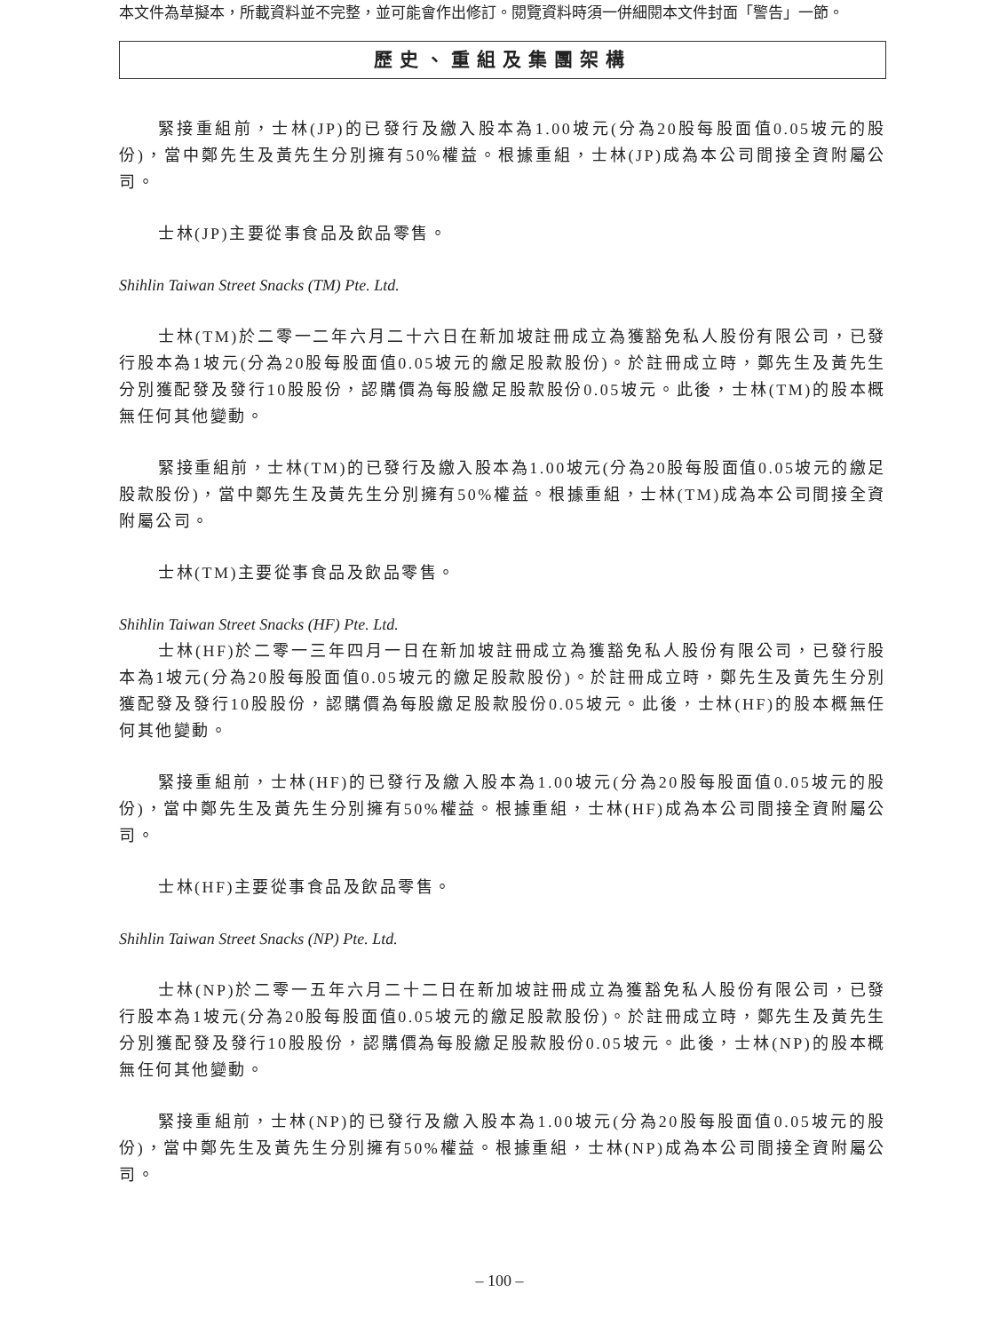本文件為草擬本，所載資料並不完整，並可能會作出修訂。閱覽資料時須一併細閱本文件封面「警告」一節。
歷史、重組及集團架構
緊接重組前，士林(JP)的已發行及繳入股本為1.00坡元(分為20股每股面值0.05坡元的股份)，當中鄭先生及黃先生分別擁有50%權益。根據重組，士林(JP)成為本公司間接全資附屬公司。
士林(JP)主要從事食品及飲品零售。
Shihlin Taiwan Street Snacks (TM) Pte. Ltd.
士林(TM)於二零一二年六月二十六日在新加坡註冊成立為獲豁免私人股份有限公司，已發行股本為1坡元(分為20股每股面值0.05坡元的繳足股款股份)。於註冊成立時，鄭先生及黃先生分別獲配發及發行10股股份，認購價為每股繳足股款股份0.05坡元。此後，士林(TM)的股本概無任何其他變動。
緊接重組前，士林(TM)的已發行及繳入股本為1.00坡元(分為20股每股面值0.05坡元的繳足股款股份)，當中鄭先生及黃先生分別擁有50%權益。根據重組，士林(TM)成為本公司間接全資附屬公司。
士林(TM)主要從事食品及飲品零售。
Shihlin Taiwan Street Snacks (HF) Pte. Ltd.
士林(HF)於二零一三年四月一日在新加坡註冊成立為獲豁免私人股份有限公司，已發行股本為1坡元(分為20股每股面值0.05坡元的繳足股款股份)。於註冊成立時，鄭先生及黃先生分別獲配發及發行10股股份，認購價為每股繳足股款股份0.05坡元。此後，士林(HF)的股本概無任何其他變動。
緊接重組前，士林(HF)的已發行及繳入股本為1.00坡元(分為20股每股面值0.05坡元的股份)，當中鄭先生及黃先生分別擁有50%權益。根據重組，士林(HF)成為本公司間接全資附屬公司。
士林(HF)主要從事食品及飲品零售。
Shihlin Taiwan Street Snacks (NP) Pte. Ltd.
士林(NP)於二零一五年六月二十二日在新加坡註冊成立為獲豁免私人股份有限公司，已發行股本為1坡元(分為20股每股面值0.05坡元的繳足股款股份)。於註冊成立時，鄭先生及黃先生分別獲配發及發行10股股份，認購價為每股繳足股款股份0.05坡元。此後，士林(NP)的股本概無任何其他變動。
緊接重組前，士林(NP)的已發行及繳入股本為1.00坡元(分為20股每股面值0.05坡元的股份)，當中鄭先生及黃先生分別擁有50%權益。根據重組，士林(NP)成為本公司間接全資附屬公司。
– 100 –